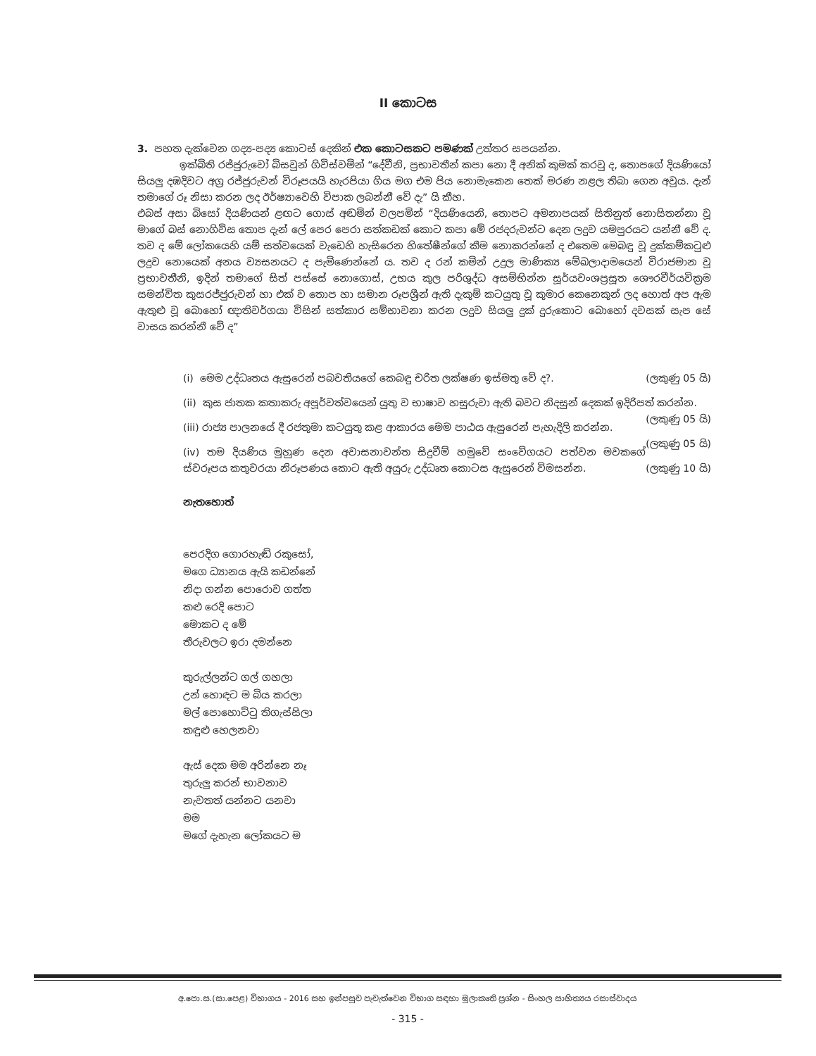II කොටස
3. පහත දැක්වෙන ගද්‍ය-පද්‍ය කොටස් දෙකින් එක කොටසකට පමණක් උත්තර සපයන්න.
ඉක්බිති රජ්ජුරුවෝ බිසවුන් ගිවිස්වමින් “දේවීනි, ප්‍රභාවතීන් කපා නො දී අනික් කුමක් කරවු ද, තොපගේ දියණියෝ සියලු දඹදිවට අග්‍ර රජ්ජුරුවන් විරූපයයි හැරපියා ගිය මග එම පිය නොමැකෙන තෙක් මරණ නළල තිබා ගෙන අවුය. දැන් තමාගේ රූ නිසා කරන ලද ඊර්ෂ්‍යාවෙහි විපාක ලබන්නී වේ දැ” යි කීහ.
එබස් අසා බිසෝ දියණියන් ළඟට ගොස් අඬමින් වලපමින් “දියණියෙනි, තොපට අමනාපයක් සිතිනුත් නොසිතන්නා වූ මාගේ බස් නොගිවිස තොප දැන් ලේ පෙර පෙරා සත්කඩක් කොට කපා මේ රජදරුවන්ට දෙන ලදුව යමපුරයට යන්නී වේ ද. තව ද මේ ලෝකයෙහි යම් සත්වයෙක් වැඩෙහි හැසිරෙන හිතේෂීන්ගේ කීම නොකරන්නේ ද එතෙම මෙබඳු වූ දුක්කම්කටුළු ලදුව නොයෙක් අනය ව්‍යසනයට ද පැමිණෙන්නේ ය. තව ද රන් කමින් උදුල මාණික්‍ය මේඛලාදාමයෙන් විරාජමාන වූ ප්‍රභාවතීනි, ඉදින් තමාගේ සිත් පස්සේ නොගොස්, උභය කුල පරිශුද්ධ අසම්භින්න සූර්යවංශප්‍රසූත ශෞරවීර්යවික්‍රම සමන්විත කුසරජ්ජුරුවන් හා එක් ව තොප හා සමාන රූපශ්‍රීන් ඇති දැකුම් කටයුතු වූ කුමාර කෙනෙකුන් ලද හොත් අප ඇම ඇතුළු වූ බොහෝ ඥාතිවර්ගයා විසින් සත්කාර සම්භාවනා කරන ලදුව සියලු දුක් දුරුකොට බොහෝ දවසක් සැප සේ වාසය කරන්නී වේ ද”
(i) මෙම උද්ධෘතය ඇසුරෙන් පබවතියගේ කෙබඳු චරිත ලක්ෂණ ඉස්මතු වේ ද?. (ලකුණු 05 යි)
(ii) කුස ජාතක කතාකරු අපූර්වත්වයෙන් යුතු ව භාෂාව හසුරුවා ඇති බවට නිදසුන් දෙකක් ඉදිරිපත් කරන්න. (ලකුණු 05 යි)
(iii) රාජ්‍ය පාලනයේ දී රජතුමා කටයුතු කළ ආකාරය මෙම පාඨය ඇසුරෙන් පැහැදිලි කරන්න. (ලකුණු 05 යි)
(iv) තම දියණිය මුහුණ දෙන අවාසනාවන්ත සිදුවීම් හමුවේ සංවේගයට පත්වන මවකගේ ස්වරූපය කතුවරයා නිරූපණය කොට ඇති අයුරු උද්ධෘත කොටස ඇසුරෙන් විමසන්න. (ලකුණු 10 යි)
නැතහොත්
පෙරදිග ගොරහැඬි රකුසෝ,
මගෙ ධ්‍යානය ඇයි කඩන්නේ
නිදා ගන්න පොරොව ගත්ත
කළු රෙදි පොට
මොකට ද මේ
තීරුවලට ඉරා දමන්නෙ
කුරුල්ලන්ට ගල් ගහලා
උන් හොඳට ම බිය කරලා
මල් පොහොට්ටු තිගැස්සිලා
කඳුළු හෙලනවා
ඇස් දෙක මම අරින්නෙ නෑ
තුරුලු කරන් භාවනාව
නැවතත් යන්නට යනවා
මම
මගේ දැහැන ලෝකයට ම
අ.පො.ස.(සා.පෙළ) විභාගය - 2016 සහ ඉන්පසුව පැවැත්වෙන විභාග සඳහා මූලාකෘති ප්‍රශ්න - සිංහල සාහිත්‍යය රසාස්වාදය
- 315 -